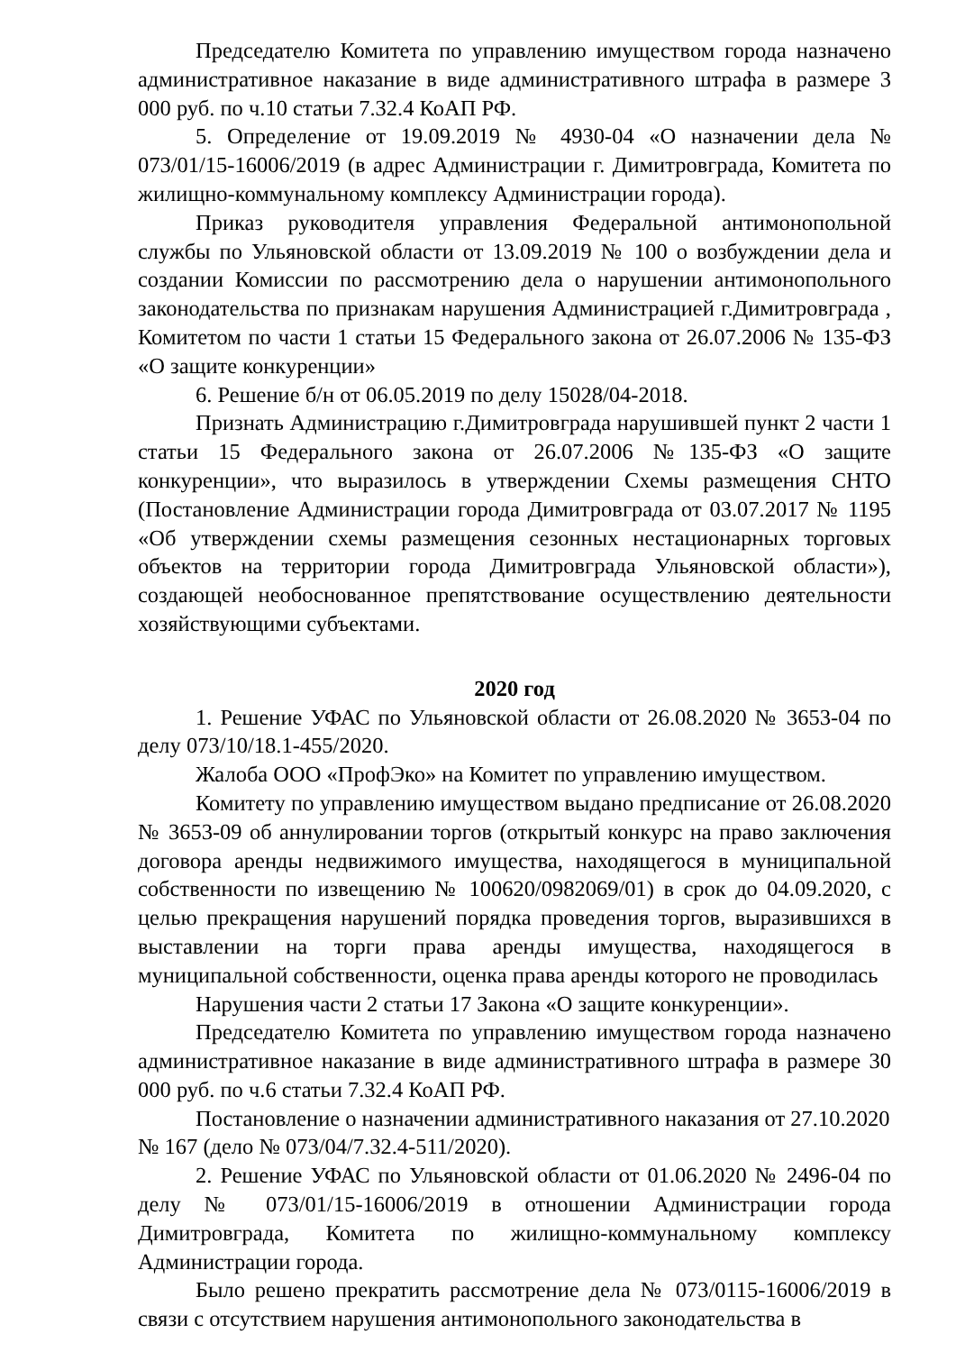Председателю Комитета по управлению имуществом города назначено административное наказание в виде административного штрафа в размере 3 000 руб. по ч.10 статьи 7.32.4 КоАП РФ.
5. Определение от 19.09.2019 № 4930-04 «О назначении дела № 073/01/15-16006/2019 (в адрес Администрации г. Димитровграда, Комитета по жилищно-коммунальному комплексу Администрации города).
Приказ руководителя управления Федеральной антимонопольной службы по Ульяновской области от 13.09.2019 № 100 о возбуждении дела и создании Комиссии по рассмотрению дела о нарушении антимонопольного законодательства по признакам нарушения Администрацией г.Димитровграда , Комитетом по части 1 статьи 15 Федерального закона от 26.07.2006 № 135-ФЗ «О защите конкуренции»
6. Решение б/н от 06.05.2019 по делу 15028/04-2018.
Признать Администрацию г.Димитровграда нарушившей пункт 2 части 1 статьи 15 Федерального закона от 26.07.2006 №135-ФЗ «О защите конкуренции», что выразилось в утверждении Схемы размещения СНТО (Постановление Администрации города Димитровграда от 03.07.2017 № 1195 «Об утверждении схемы размещения сезонных нестационарных торговых объектов на территории города Димитровграда Ульяновской области»), создающей необоснованное препятствование осуществлению деятельности хозяйствующими субъектами.
2020 год
1. Решение УФАС по Ульяновской области от 26.08.2020 № 3653-04 по делу 073/10/18.1-455/2020.
Жалоба ООО «ПрофЭко» на Комитет по управлению имуществом.
Комитету по управлению имуществом выдано предписание от 26.08.2020 № 3653-09 об аннулировании торгов (открытый конкурс на право заключения договора аренды недвижимого имущества, находящегося в муниципальной собственности по извещению № 100620/0982069/01) в срок до 04.09.2020, с целью прекращения нарушений порядка проведения торгов, выразившихся в выставлении на торги права аренды имущества, находящегося в муниципальной собственности, оценка права аренды которого не проводилась
Нарушения части 2 статьи 17 Закона «О защите конкуренции».
Председателю Комитета по управлению имуществом города назначено административное наказание в виде административного штрафа в размере 30 000 руб. по ч.6 статьи 7.32.4 КоАП РФ.
Постановление о назначении административного наказания от 27.10.2020 № 167 (дело № 073/04/7.32.4-511/2020).
2. Решение УФАС по Ульяновской области от 01.06.2020 № 2496-04 по делу № 073/01/15-16006/2019 в отношении Администрации города Димитровграда, Комитета по жилищно-коммунальному комплексу Администрации города.
Было решено прекратить рассмотрение дела № 073/0115-16006/2019 в связи с отсутствием нарушения антимонопольного законодательства в